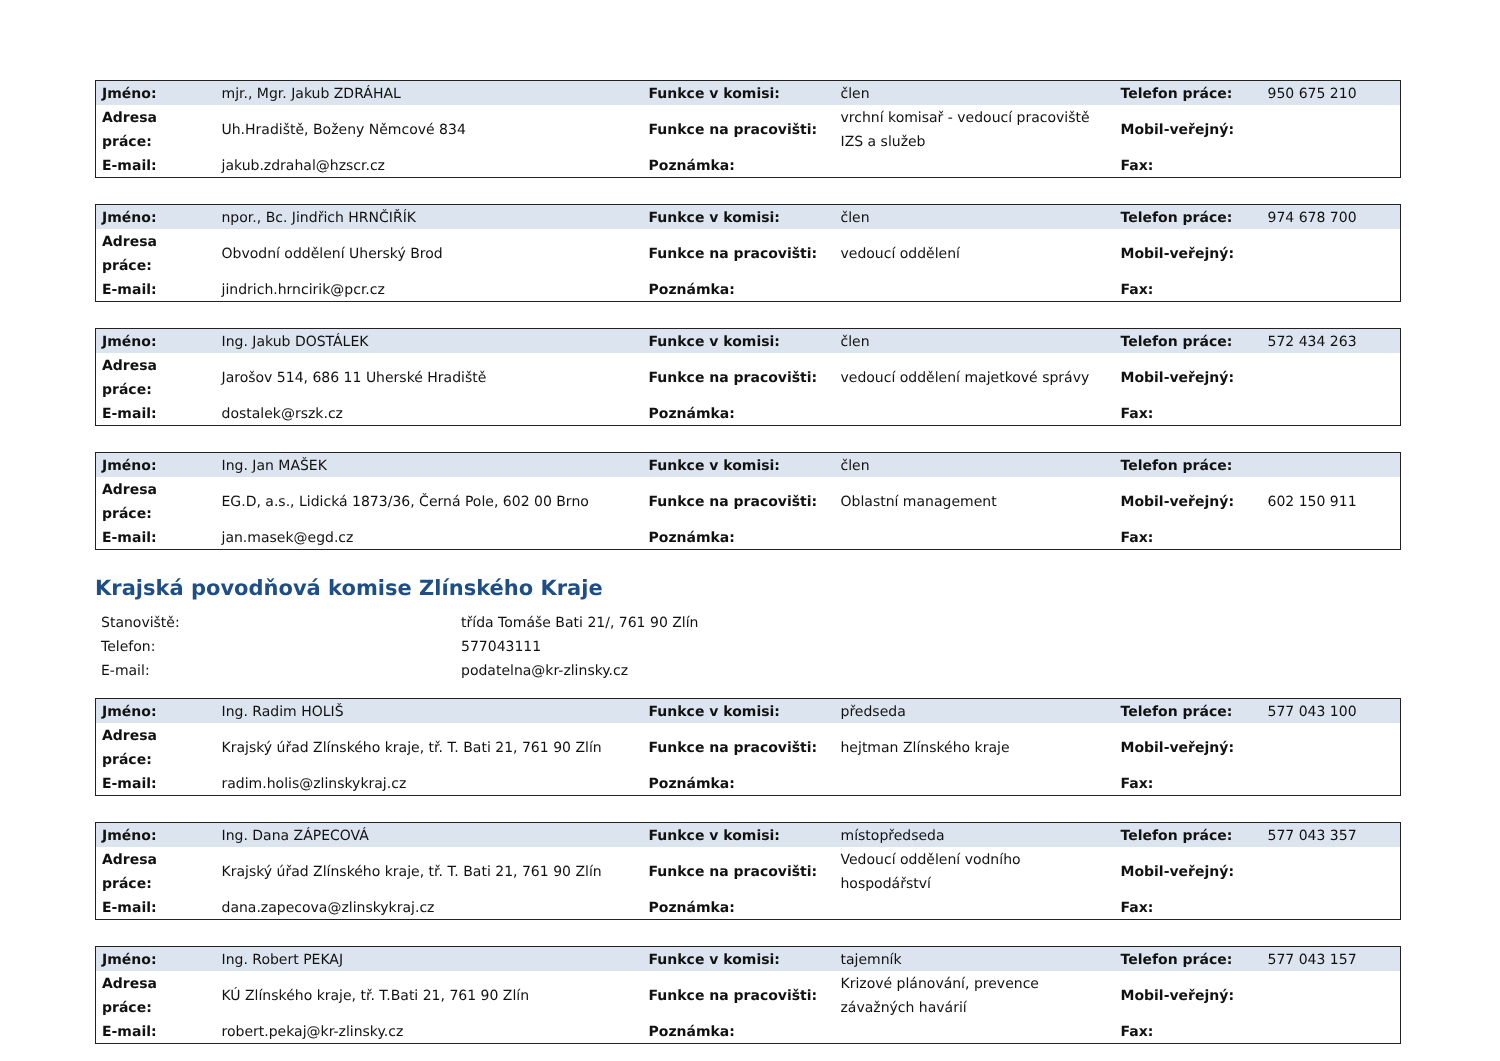| Jméno: | mjr., Mgr. Jakub ZDRÁHAL | Funkce v komisi: | člen | Telefon práce: | 950 675 210 |
| Adresa práce: | Uh.Hradiště, Boženy Němcové 834 | Funkce na pracovišti: | vrchní komisař - vedoucí pracoviště IZS a služeb | Mobil-veřejný: | |
| E-mail: | jakub.zdrahal@hzscr.cz | Poznámka: | | Fax: | |
| Jméno: | npor., Bc. Jindřich HRNČIŘÍK | Funkce v komisi: | člen | Telefon práce: | 974 678 700 |
| Adresa práce: | Obvodní oddělení Uherský Brod | Funkce na pracovišti: | vedoucí oddělení | Mobil-veřejný: | |
| E-mail: | jindrich.hrncirik@pcr.cz | Poznámka: | | Fax: | |
| Jméno: | Ing. Jakub DOSTÁLEK | Funkce v komisi: | člen | Telefon práce: | 572 434 263 |
| Adresa práce: | Jarošov 514, 686 11 Uherské Hradiště | Funkce na pracovišti: | vedoucí oddělení majetkové správy | Mobil-veřejný: | |
| E-mail: | dostalek@rszk.cz | Poznámka: | | Fax: | |
| Jméno: | Ing. Jan MAŠEK | Funkce v komisi: | člen | Telefon práce: | |
| Adresa práce: | EG.D, a.s., Lidická 1873/36, Černá Pole, 602 00 Brno | Funkce na pracovišti: | Oblastní management | Mobil-veřejný: | 602 150 911 |
| E-mail: | jan.masek@egd.cz | Poznámka: | | Fax: | |
Krajská povodňová komise Zlínského Kraje
| Stanoviště: | třída Tomáše Bati 21/, 761 90 Zlín |
| Telefon: | 577043111 |
| E-mail: | podatelna@kr-zlinsky.cz |
| Jméno: | Ing. Radim HOLIŠ | Funkce v komisi: | předseda | Telefon práce: | 577 043 100 |
| Adresa práce: | Krajský úřad Zlínského kraje, tř. T. Bati 21, 761 90 Zlín | Funkce na pracovišti: | hejtman Zlínského kraje | Mobil-veřejný: | |
| E-mail: | radim.holis@zlinskykraj.cz | Poznámka: | | Fax: | |
| Jméno: | Ing. Dana ZÁPECOVÁ | Funkce v komisi: | místopředseda | Telefon práce: | 577 043 357 |
| Adresa práce: | Krajský úřad Zlínského kraje, tř. T. Bati 21, 761 90 Zlín | Funkce na pracovišti: | Vedoucí oddělení vodního hospodářství | Mobil-veřejný: | |
| E-mail: | dana.zapecova@zlinskykraj.cz | Poznámka: | | Fax: | |
| Jméno: | Ing. Robert PEKAJ | Funkce v komisi: | tajemník | Telefon práce: | 577 043 157 |
| Adresa práce: | KÚ Zlínského kraje, tř. T.Bati 21, 761 90 Zlín | Funkce na pracovišti: | Krizové plánování, prevence závažných havárií | Mobil-veřejný: | |
| E-mail: | robert.pekaj@kr-zlinsky.cz | Poznámka: | | Fax: | |